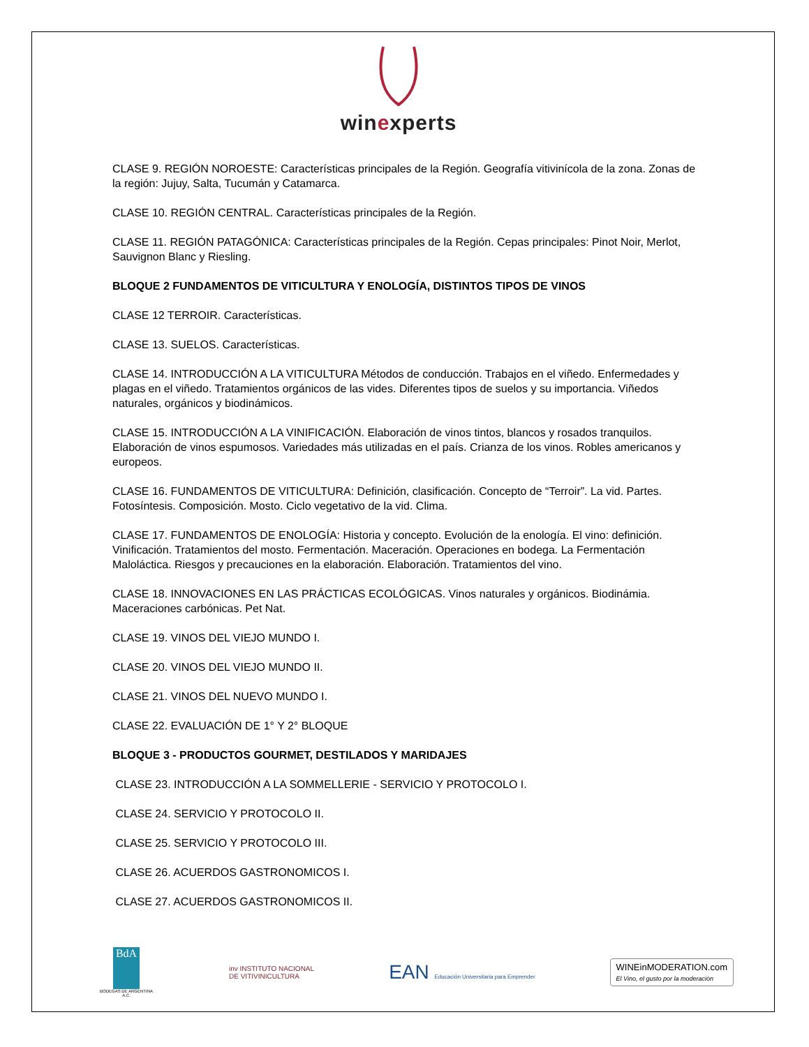winexperts
CLASE 9. REGIÓN NOROESTE: Características principales de la Región. Geografía vitivinícola de la zona. Zonas de la región: Jujuy, Salta, Tucumán y Catamarca.
CLASE 10. REGIÓN CENTRAL. Características principales de la Región.
CLASE 11. REGIÓN PATAGÓNICA: Características principales de la Región. Cepas principales: Pinot Noir, Merlot, Sauvignon Blanc y Riesling.
BLOQUE 2 FUNDAMENTOS DE VITICULTURA Y ENOLOGÍA, DISTINTOS TIPOS DE VINOS
CLASE 12 TERROIR. Características.
CLASE 13. SUELOS. Características.
CLASE 14. INTRODUCCIÓN A LA VITICULTURA Métodos de conducción. Trabajos en el viñedo. Enfermedades y plagas en el viñedo. Tratamientos orgánicos de las vides. Diferentes tipos de suelos y su importancia. Viñedos naturales, orgánicos y biodinámicos.
CLASE 15. INTRODUCCIÓN A LA VINIFICACIÓN. Elaboración de vinos tintos, blancos y rosados tranquilos. Elaboración de vinos espumosos. Variedades más utilizadas en el país. Crianza de los vinos. Robles americanos y europeos.
CLASE 16. FUNDAMENTOS DE VITICULTURA: Definición, clasificación. Concepto de “Terroir”. La vid. Partes. Fotosíntesis. Composición. Mosto. Ciclo vegetativo de la vid. Clima.
CLASE 17. FUNDAMENTOS DE ENOLOGÍA: Historia y concepto. Evolución de la enología. El vino: definición. Vinificación. Tratamientos del mosto. Fermentación. Maceración. Operaciones en bodega. La Fermentación Maloláctica. Riesgos y precauciones en la elaboración. Elaboración. Tratamientos del vino.
CLASE 18. INNOVACIONES EN LAS PRÁCTICAS ECOLÓGICAS. Vinos naturales y orgánicos. Biodinámia. Maceraciones carbónicas. Pet Nat.
CLASE 19. VINOS DEL VIEJO MUNDO I.
CLASE 20. VINOS DEL VIEJO MUNDO II.
CLASE 21. VINOS DEL NUEVO MUNDO I.
CLASE 22. EVALUACIÓN DE 1° Y 2° BLOQUE
BLOQUE 3 - PRODUCTOS GOURMET, DESTILADOS Y MARIDAJES
CLASE 23. INTRODUCCIÓN A LA SOMMELLERIE - SERVICIO Y PROTOCOLO I.
CLASE 24. SERVICIO Y PROTOCOLO II.
CLASE 25. SERVICIO Y PROTOCOLO III.
CLASE 26. ACUERDOS GASTRONOMICOS I.
CLASE 27. ACUERDOS GASTRONOMICOS II.
BdA
BODEGAS DE ARGENTINA A.C.
inv INSTITUTO NACIONAL
DE VITIVINICULTURA
EAN Educación Universitaria para Emprender
WINEinMODERATION.com
El Vino, el gusto por la moderación